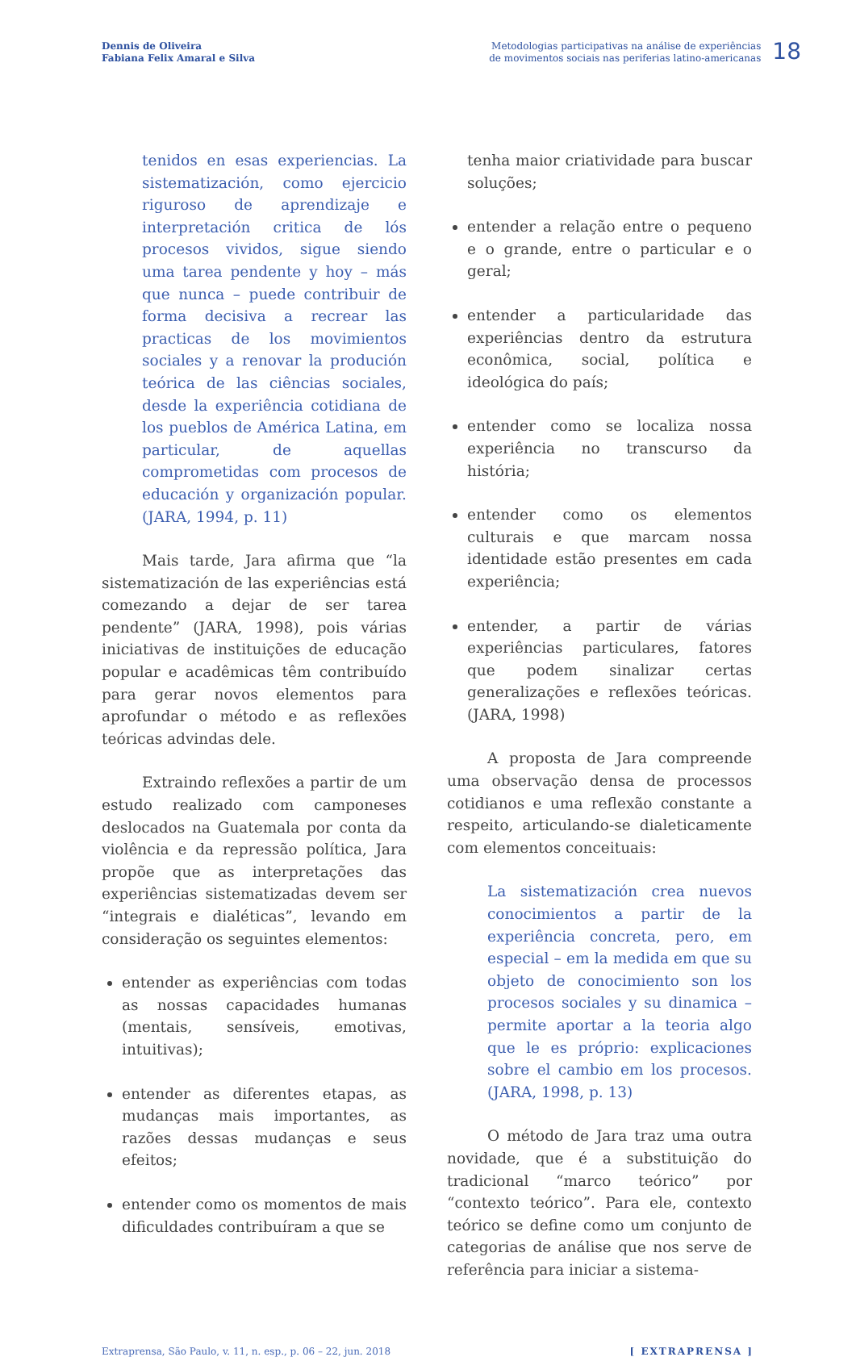Dennis de Oliveira
Fabiana Felix Amaral e Silva
Metodologias participativas na análise de experiências
de movimentos sociais nas periferias latino-americanas
18
tenidos en esas experiencias. La sistematización, como ejercicio riguroso de aprendizaje e interpretación critica de lós procesos vividos, sigue siendo uma tarea pendente y hoy – más que nunca – puede contribuir de forma decisiva a recrear las practicas de los movimientos sociales y a renovar la produción teórica de las ciências sociales, desde la experiência cotidiana de los pueblos de América Latina, em particular, de aquellas comprometidas com procesos de educación y organización popular. (JARA, 1994, p. 11)
Mais tarde, Jara afirma que “la sistematización de las experiências está comezando a dejar de ser tarea pendente” (JARA, 1998), pois várias iniciativas de instituições de educação popular e acadêmicas têm contribuído para gerar novos elementos para aprofundar o método e as reflexões teóricas advindas dele.
Extraindo reflexões a partir de um estudo realizado com camponeses deslocados na Guatemala por conta da violência e da repressão política, Jara propõe que as interpretações das experiências sistematizadas devem ser “integrais e dialéticas”, levando em consideração os seguintes elementos:
entender as experiências com todas as nossas capacidades humanas (mentais, sensíveis, emotivas, intuitivas);
entender as diferentes etapas, as mudanças mais importantes, as razões dessas mudanças e seus efeitos;
entender como os momentos de mais dificuldades contribuíram a que se
tenha maior criatividade para buscar soluções;
entender a relação entre o pequeno e o grande, entre o particular e o geral;
entender a particularidade das experiências dentro da estrutura econômica, social, política e ideológica do país;
entender como se localiza nossa experiência no transcurso da história;
entender como os elementos culturais e que marcam nossa identidade estão presentes em cada experiência;
entender, a partir de várias experiências particulares, fatores que podem sinalizar certas generalizações e reflexões teóricas. (JARA, 1998)
A proposta de Jara compreende uma observação densa de processos cotidianos e uma reflexão constante a respeito, articulando-se dialeticamente com elementos conceituais:
La sistematización crea nuevos conocimientos a partir de la experiência concreta, pero, em especial – em la medida em que su objeto de conocimiento son los procesos sociales y su dinamica – permite aportar a la teoria algo que le es próprio: explicaciones sobre el cambio em los procesos. (JARA, 1998, p. 13)
O método de Jara traz uma outra novidade, que é a substituição do tradicional “marco teórico” por “contexto teórico”. Para ele, contexto teórico se define como um conjunto de categorias de análise que nos serve de referência para iniciar a sistema-
Extraprensa, São Paulo, v. 11, n. esp., p. 06 – 22, jun. 2018 [ EXTRAPRENSA ]